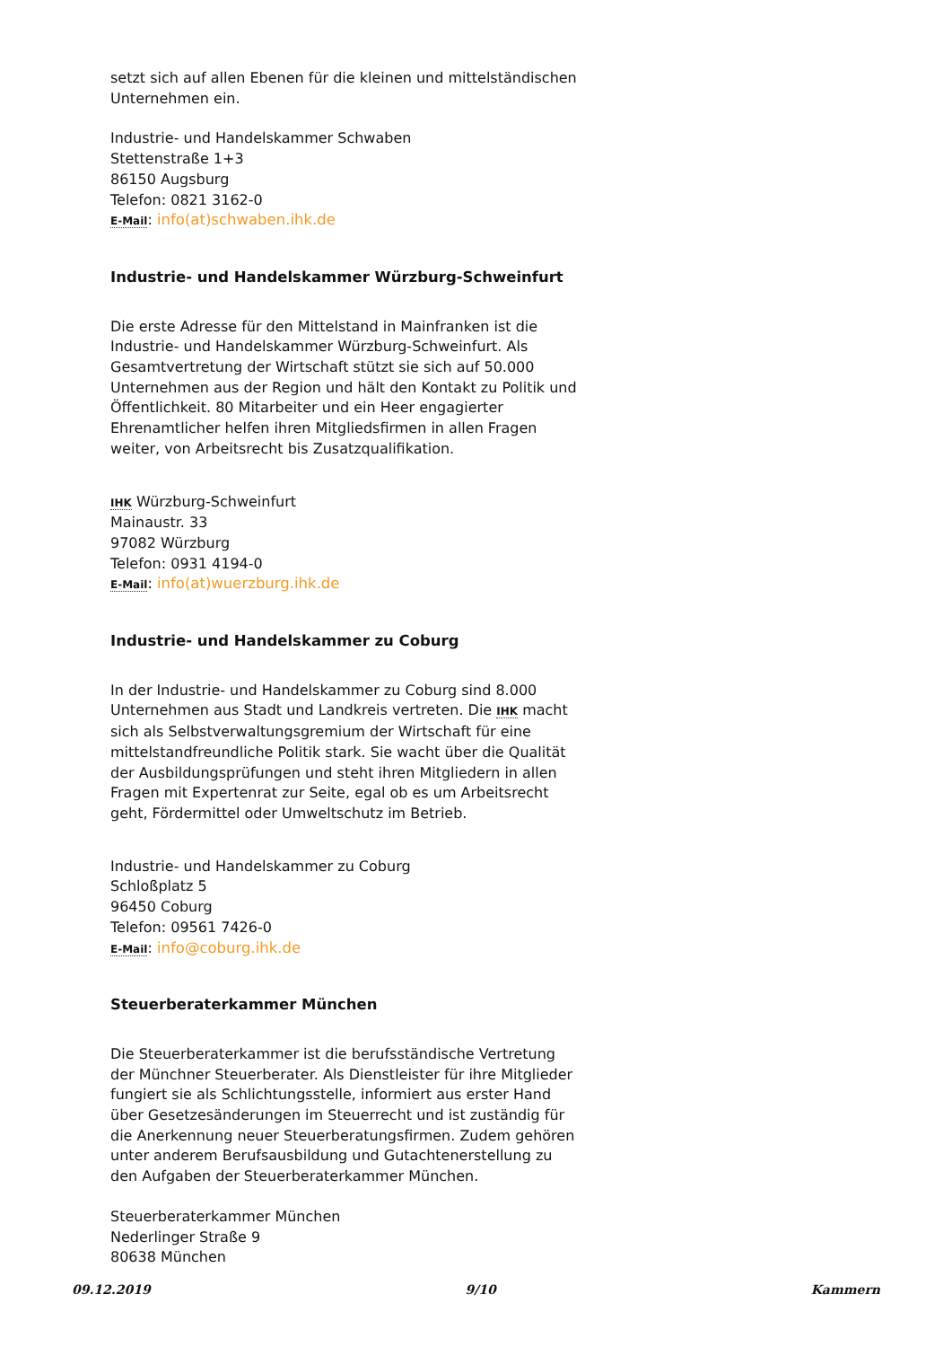setzt sich auf allen Ebenen für die kleinen und mittelständischen Unternehmen ein.
Industrie- und Handelskammer Schwaben
Stettenstraße 1+3
86150 Augsburg
Telefon: 0821 3162-0
E-Mail: info(at)schwaben.ihk.de
Industrie- und Handelskammer Würzburg-Schweinfurt
Die erste Adresse für den Mittelstand in Mainfranken ist die Industrie- und Handelskammer Würzburg-Schweinfurt. Als Gesamtvertretung der Wirtschaft stützt sie sich auf 50.000 Unternehmen aus der Region und hält den Kontakt zu Politik und Öffentlichkeit. 80 Mitarbeiter und ein Heer engagierter Ehrenamtlicher helfen ihren Mitgliedsfirmen in allen Fragen weiter, von Arbeitsrecht bis Zusatzqualifikation.
IHK Würzburg-Schweinfurt
Mainaustr. 33
97082 Würzburg
Telefon: 0931 4194-0
E-Mail: info(at)wuerzburg.ihk.de
Industrie- und Handelskammer zu Coburg
In der Industrie- und Handelskammer zu Coburg sind 8.000 Unternehmen aus Stadt und Landkreis vertreten. Die IHK macht sich als Selbstverwaltungsgremium der Wirtschaft für eine mittelstandfreundliche Politik stark. Sie wacht über die Qualität der Ausbildungsprüfungen und steht ihren Mitgliedern in allen Fragen mit Expertenrat zur Seite, egal ob es um Arbeitsrecht geht, Fördermittel oder Umweltschutz im Betrieb.
Industrie- und Handelskammer zu Coburg
Schloßplatz 5
96450 Coburg
Telefon: 09561 7426-0
E-Mail: info@coburg.ihk.de
Steuerberaterkammer München
Die Steuerberaterkammer ist die berufsständische Vertretung der Münchner Steuerberater. Als Dienstleister für ihre Mitglieder fungiert sie als Schlichtungsstelle, informiert aus erster Hand über Gesetzesänderungen im Steuerrecht und ist zuständig für die Anerkennung neuer Steuerberatungsfirmen. Zudem gehören unter anderem Berufsausbildung und Gutachtenerstellung zu den Aufgaben der Steuerberaterkammer München.
Steuerberaterkammer München
Nederlinger Straße 9
80638 München
09.12.2019 9/10 Kammern